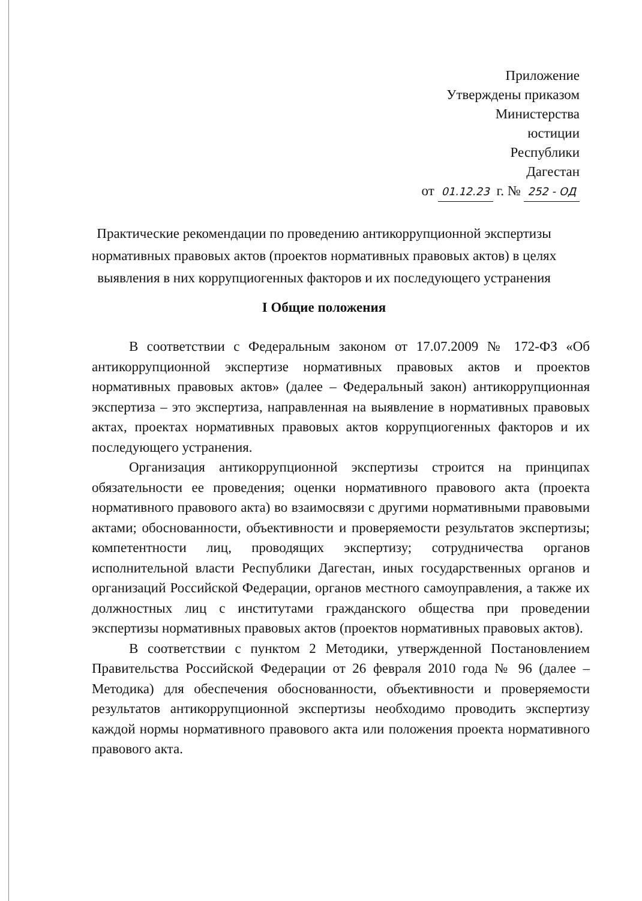Приложение
Утверждены приказом
Министерства
юстиции
Республики
Дагестан
от 01.12.23 г. № 252 - ОД
Практические рекомендации по проведению антикоррупционной экспертизы нормативных правовых актов (проектов нормативных правовых актов) в целях выявления в них коррупциогенных факторов и их последующего устранения
I Общие положения
В соответствии с Федеральным законом от 17.07.2009 № 172-ФЗ «Об антикоррупционной экспертизе нормативных правовых актов и проектов нормативных правовых актов» (далее – Федеральный закон) антикоррупционная экспертиза – это экспертиза, направленная на выявление в нормативных правовых актах, проектах нормативных правовых актов коррупциогенных факторов и их последующего устранения.
Организация антикоррупционной экспертизы строится на принципах обязательности ее проведения; оценки нормативного правового акта (проекта нормативного правового акта) во взаимосвязи с другими нормативными правовыми актами; обоснованности, объективности и проверяемости результатов экспертизы; компетентности лиц, проводящих экспертизу; сотрудничества органов исполнительной власти Республики Дагестан, иных государственных органов и организаций Российской Федерации, органов местного самоуправления, а также их должностных лиц с институтами гражданского общества при проведении экспертизы нормативных правовых актов (проектов нормативных правовых актов).
В соответствии с пунктом 2 Методики, утвержденной Постановлением Правительства Российской Федерации от 26 февраля 2010 года № 96 (далее – Методика) для обеспечения обоснованности, объективности и проверяемости результатов антикоррупционной экспертизы необходимо проводить экспертизу каждой нормы нормативного правового акта или положения проекта нормативного правового акта.